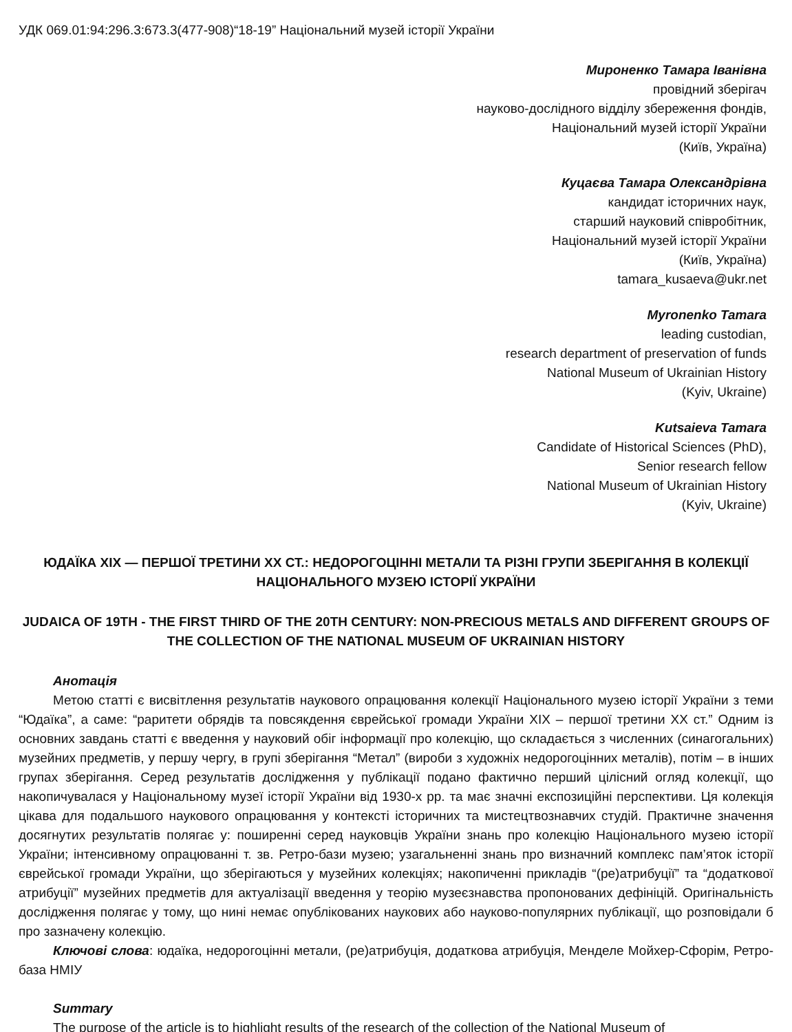УДК 069.01:94:296.3:673.3(477-908)“18-19” Національний музей історії України
Мироненко Тамара Іванівна
провідний зберігач
науково-дослідного відділу збереження фондів,
Національний музей історії України
(Київ, Україна)
Куцаєва Тамара Олександрівна
кандидат історичних наук,
старший науковий співробітник,
Національний музей історії України
(Київ, Україна)
tamara_kusaeva@ukr.net
Myronenko Tamara
leading custodian,
research department of preservation of funds
National Museum of Ukrainian History
(Kyiv, Ukraine)
Kutsaieva Tamara
Candidate of Historical Sciences (PhD),
Senior research fellow
National Museum of Ukrainian History
(Kyiv, Ukraine)
ЮДАЇКА XIX — ПЕРШОЇ ТРЕТИНИ XX СТ.: НЕДОРОГОЦІННІ МЕТАЛИ ТА РІЗНІ ГРУПИ ЗБЕРІГАННЯ В КОЛЕКЦІЇ НАЦІОНАЛЬНОГО МУЗЕЮ ІСТОРІЇ УКРАЇНИ
JUDAICA OF 19TH - THE FIRST THIRD OF THE 20TH CENTURY: NON-PRECIOUS METALS AND DIFFERENT GROUPS OF THE COLLECTION OF THE NATIONAL MUSEUM OF UKRAINIAN HISTORY
Анотація
Метою статті є висвітлення результатів наукового опрацювання колекції Національного музею історії України з теми “Юдаїка”, а саме: “раритети обрядів та повсякдення єврейської громади України XIX – першої третини XX ст.” Одним із основних завдань статті є введення у науковий обіг інформації про колекцію, що складається з численних (синагогальних) музейних предметів, у першу чергу, в групі зберігання “Метал” (вироби з художніх недорогоцінних металів), потім – в інших групах зберігання. Серед результатів дослідження у публікації подано фактично перший цілісний огляд колекції, що накопичувалася у Національному музеї історії України від 1930-х рр. та має значні експозиційні перспективи. Ця колекція цікава для подальшого наукового опрацювання у контексті історичних та мистецтвознавчих студій. Практичне значення досягнутих результатів полягає у: поширенні серед науковців України знань про колекцію Національного музею історії України; інтенсивному опрацюванні т. зв. Ретро-бази музею; узагальненні знань про визначний комплекс пам’яток історії єврейської громади України, що зберігаються у музейних колекціях; накопиченні прикладів “(ре)атрибуції” та “додаткової атрибуції” музейних предметів для актуалізації введення у теорію музеєзнавства пропонованих дефініцій. Оригінальність дослідження полягає у тому, що нині немає опублікованих наукових або науково-популярних публікації, що розповідали б про зазначену колекцію.
Ключові слова: юдаїка, недорогоцінні метали, (ре)атрибуція, додаткова атрибуція, Менделе Мойхер-Сфорім, Ретро-база НМІУ
Summary
The purpose of the article is to highlight results of the research of the collection of the National Museum of